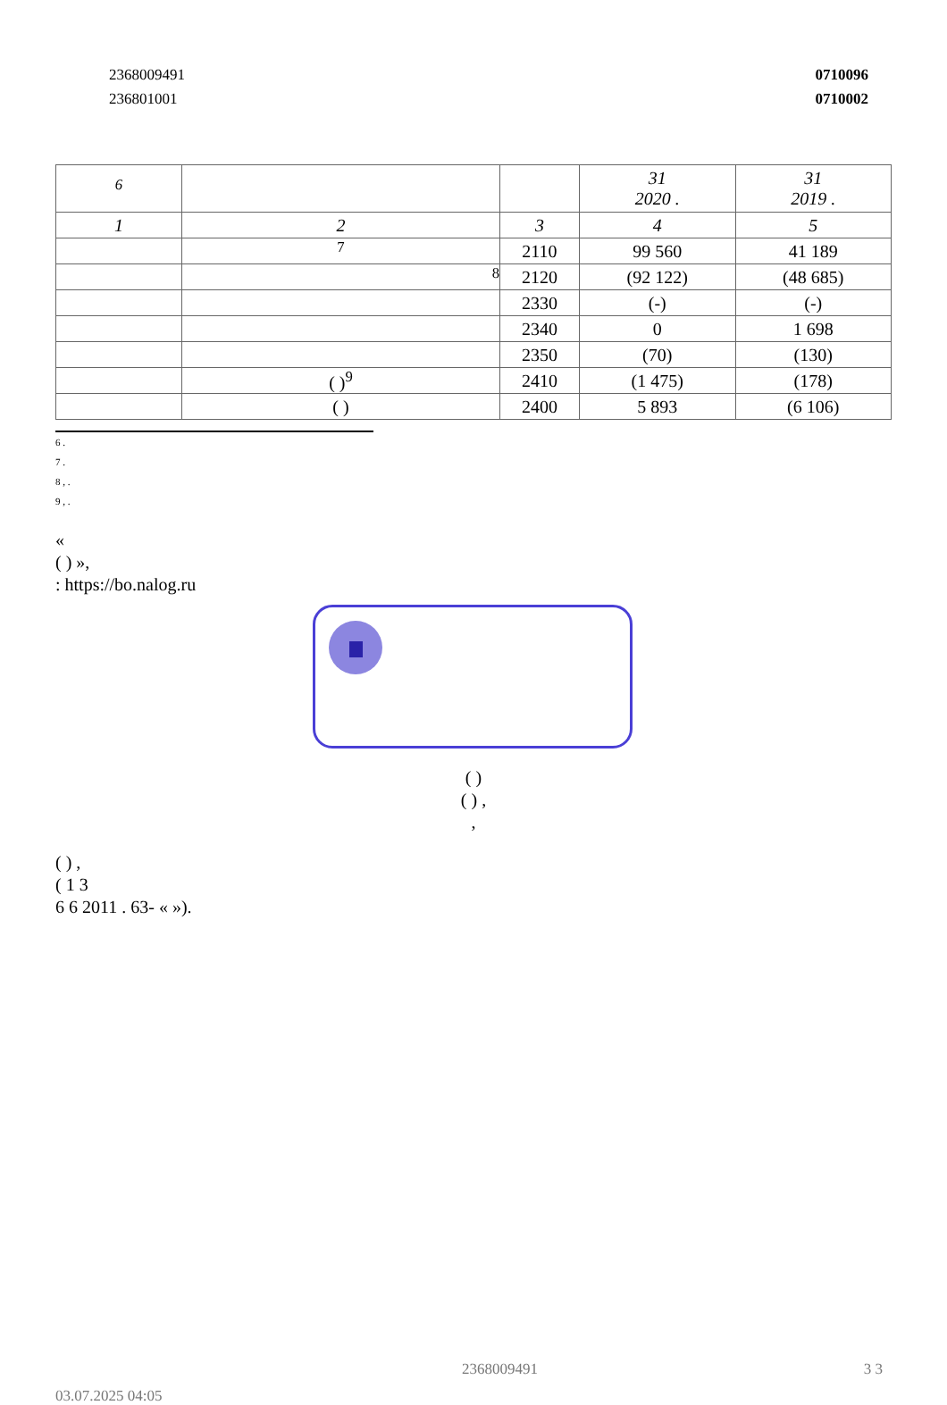2368009491 0710096
236801001 0710002
| <sup>6</sup> | | | 31 2020 . | 31 2019 . |
| --- | --- | --- | --- | --- |
| 1 | 2 | 3 | 4 | 5 |
| | <sup>7</sup> | 2110 | 99 560 | 41 189 |
| | <sup>8</sup> | 2120 | (92 122) | (48 685) |
| | | 2330 | (-) | (-) |
| | | 2340 | 0 | 1 698 |
| | | 2350 | (70) | (130) |
| | ( )<sup>9</sup> | 2410 | (1 475) | (178) |
| | ( ) | 2400 | 5 893 | (6 106) |
6 .
7 .
8 , .
9 , .
«
( ) »,
: https://bo.nalog.ru
( )
( ) ,
,
( ) ,
( 1 3
6 6 2011 . 63- « »).
2368009491 3 3
03.07.2025 04:05